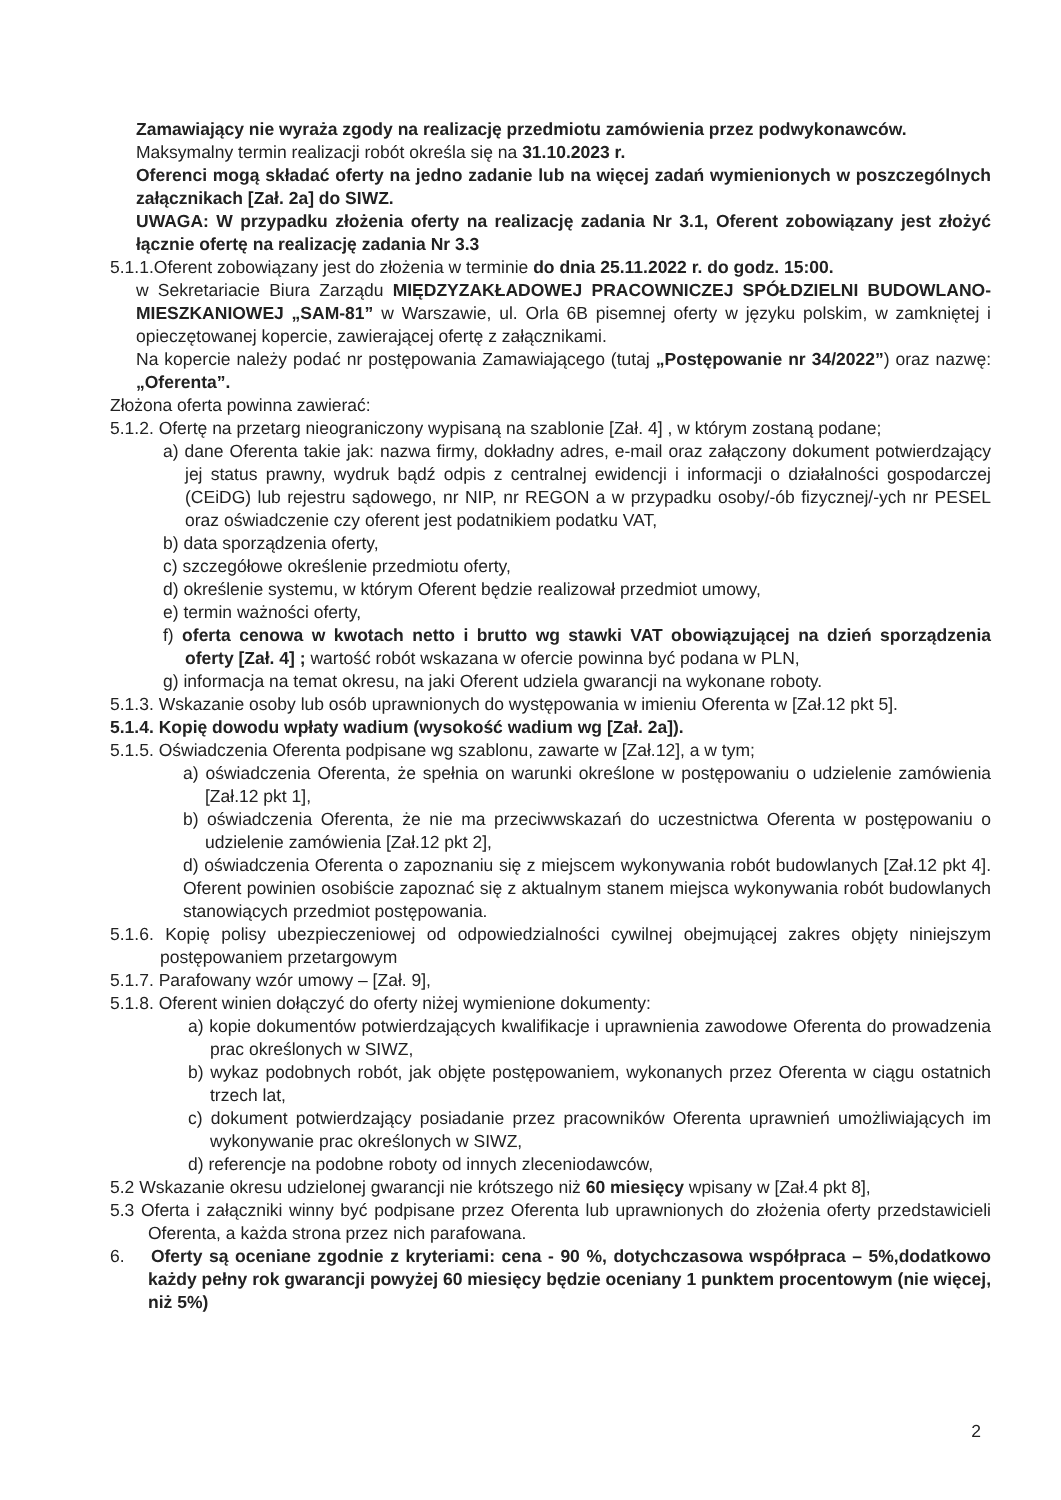Zamawiający nie wyraża zgody na realizację przedmiotu zamówienia przez podwykonawców.
Maksymalny termin realizacji robót określa się na 31.10.2023 r.
Oferenci mogą składać oferty na jedno zadanie lub na więcej zadań wymienionych w poszczególnych załącznikach [Zał. 2a] do SIWZ.
UWAGA: W przypadku złożenia oferty na realizację zadania Nr 3.1, Oferent zobowiązany jest złożyć łącznie ofertę na realizację zadania Nr 3.3
5.1.1.Oferent zobowiązany jest do złożenia w terminie do dnia 25.11.2022 r. do godz. 15:00.
w Sekretariacie Biura Zarządu MIĘDZYZAKŁADOWEJ PRACOWNICZEJ SPÓŁDZIELNI BUDOWLANO-MIESZKANIOWEJ „SAM-81” w Warszawie, ul. Orla 6B pisemnej oferty w języku polskim, w zamkniętej i opieczętowanej kopercie, zawierającej ofertę z załącznikami.
Na kopercie należy podać nr postępowania Zamawiającego (tutaj „Postępowanie nr 34/2022”) oraz nazwę: „Oferenta”.
Złożona oferta powinna zawierać:
5.1.2. Ofertę na przetarg nieograniczony wypisaną na szablonie [Zał. 4] , w którym zostaną podane;
a) dane Oferenta takie jak: nazwa firmy, dokładny adres, e-mail oraz załączony dokument potwierdzający jej status prawny, wydruk bądź odpis z centralnej ewidencji i informacji o działalności gospodarczej (CEiDG) lub rejestru sądowego, nr NIP, nr REGON a w przypadku osoby/-ób fizycznej/-ych nr PESEL oraz oświadczenie czy oferent jest podatnikiem podatku VAT,
b) data sporządzenia oferty,
c) szczegółowe określenie przedmiotu oferty,
d) określenie systemu, w którym Oferent będzie realizował przedmiot umowy,
e) termin ważności oferty,
f) oferta cenowa w kwotach netto i brutto wg stawki VAT obowiązującej na dzień sporządzenia oferty [Zał. 4] ; wartość robót wskazana w ofercie powinna być podana w PLN,
g) informacja na temat okresu, na jaki Oferent udziela gwarancji na wykonane roboty.
5.1.3. Wskazanie osoby lub osób uprawnionych do występowania w imieniu Oferenta w [Zał.12 pkt 5].
5.1.4. Kopię dowodu wpłaty wadium (wysokość wadium wg [Zał. 2a]).
5.1.5. Oświadczenia Oferenta podpisane wg szablonu, zawarte w [Zał.12], a w tym;
a) oświadczenia Oferenta, że spełnia on warunki określone w postępowaniu o udzielenie zamówienia [Zał.12 pkt 1],
b) oświadczenia Oferenta, że nie ma przeciwwskazań do uczestnictwa Oferenta w postępowaniu o udzielenie zamówienia [Zał.12 pkt 2],
d) oświadczenia Oferenta o zapoznaniu się z miejscem wykonywania robót budowlanych [Zał.12 pkt 4]. Oferent powinien osobiście zapoznać się z aktualnym stanem miejsca wykonywania robót budowlanych stanowiących przedmiot postępowania.
5.1.6. Kopię polisy ubezpieczeniowej od odpowiedzialności cywilnej obejmującej zakres objęty niniejszym postępowaniem przetargowym
5.1.7. Parafowany wzór umowy – [Zał. 9],
5.1.8. Oferent winien dołączyć do oferty niżej wymienione dokumenty:
a) kopie dokumentów potwierdzających kwalifikacje i uprawnienia zawodowe Oferenta do prowadzenia prac określonych w SIWZ,
b) wykaz podobnych robót, jak objęte postępowaniem, wykonanych przez Oferenta w ciągu ostatnich trzech lat,
c) dokument potwierdzający posiadanie przez pracowników Oferenta uprawnień umożliwiających im wykonywanie prac określonych w SIWZ,
d) referencje na podobne roboty od innych zleceniodawców,
5.2 Wskazanie okresu udzielonej gwarancji nie krótszego niż 60 miesięcy wpisany w [Zał.4 pkt 8],
5.3 Oferta i załączniki winny być podpisane przez Oferenta lub uprawnionych do złożenia oferty przedstawicieli Oferenta, a każda strona przez nich parafowana.
6. Oferty są oceniane zgodnie z kryteriami: cena - 90 %, dotychczasowa współpraca – 5%,dodatkowo każdy pełny rok gwarancji powyżej 60 miesięcy będzie oceniany 1 punktem procentowym (nie więcej, niż 5%)
​ 2